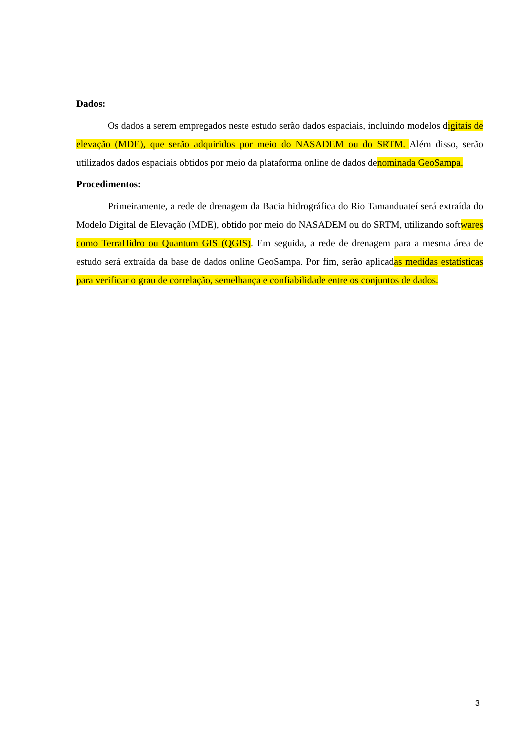Dados:
Os dados a serem empregados neste estudo serão dados espaciais, incluindo modelos digitais de elevação (MDE), que serão adquiridos por meio do NASADEM ou do SRTM. Além disso, serão utilizados dados espaciais obtidos por meio da plataforma online de dados denominada GeoSampa.
Procedimentos:
Primeiramente, a rede de drenagem da Bacia hidrográfica do Rio Tamanduateí será extraída do Modelo Digital de Elevação (MDE), obtido por meio do NASADEM ou do SRTM, utilizando softwares como TerraHidro ou Quantum GIS (QGIS). Em seguida, a rede de drenagem para a mesma área de estudo será extraída da base de dados online GeoSampa. Por fim, serão aplicadas medidas estatísticas para verificar o grau de correlação, semelhança e confiabilidade entre os conjuntos de dados.
3